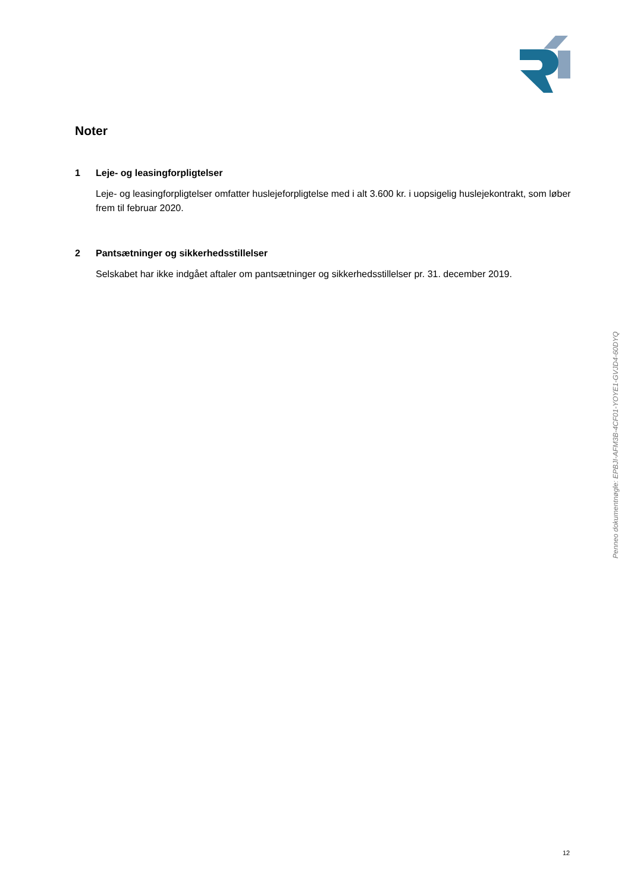Noter
1 Leje- og leasingforpligtelser
Leje- og leasingforpligtelser omfatter huslejeforpligtelse med i alt 3.600 kr. i uopsigelig huslejekontrakt, som løber frem til februar 2020.
2 Pantsætninger og sikkerhedsstillelser
Selskabet har ikke indgået aftaler om pantsætninger og sikkerhedsstillelser pr. 31. december 2019.
Penneo dokumentnøgle: EPBJI-AFM3B-4CF01-YOYE1-GVJD4-60DYQ
12